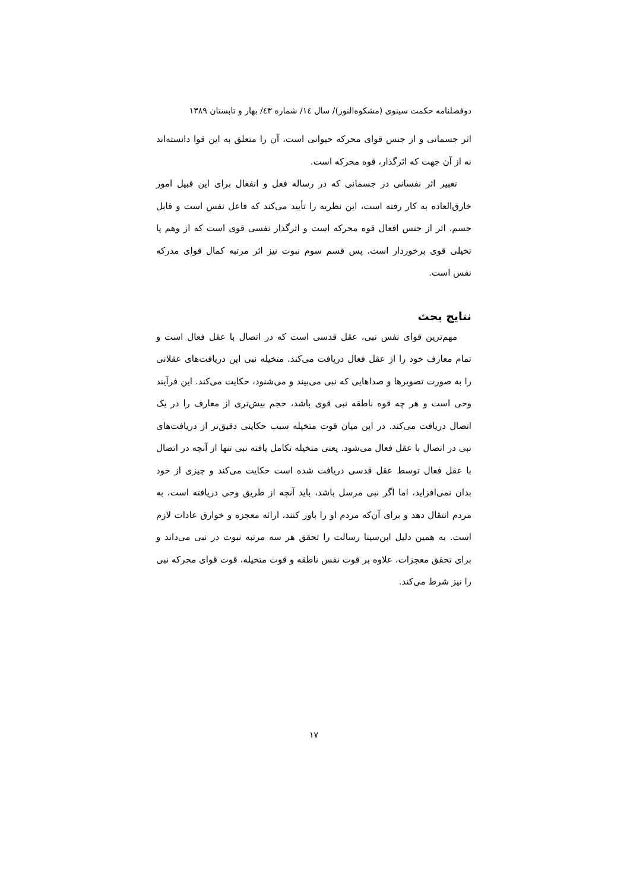دوفصلنامه حکمت سینوی (مشکوه‌النور)/ سال ١٤/ شماره ٤٣/ بهار و تابستان ١٣٨٩
اثر جسمانی و از جنس قوای محرکه حیوانی است، آن را متعلق به این قوا دانسته‌اند نه از آن جهت که اثرگذار، قوه محرکه است.
تعبیر اثر نفسانی در جسمانی که در رساله فعل و انفعال برای این قبیل امور خارق‌العاده به کار رفته است، این نظریه را تأیید می‌کند که فاعل نفس است و قابل جسم. اثر از جنس افعال قوه محرکه است و اثرگذار نفسی قوی است که از وهم یا تخیلی قوی برخوردار است. پس قسم سوم نبوت نیز اثر مرتبه کمال قوای مدرکه نفس است.
نتایج بحث
مهم‌ترین قوای نفس نبی، عقل قدسی است که در اتصال با عقل فعال است و تمام معارف خود را از عقل فعال دریافت می‌کند. متخیله نبی این دریافت‌های عقلانی را به صورت تصویرها و صداهایی که نبی می‌بیند و می‌شنود، حکایت می‌کند. این فرآیند وحی است و هر چه قوه ناطقه نبی قوی باشد، حجم بیش‌تری از معارف را در یک اتصال دریافت می‌کند. در این میان قوت متخیله سبب حکایتی دقیق‌تر از دریافت‌های نبی در اتصال با عقل فعال می‌شود. یعنی متخیله تکامل یافته نبی تنها از آنچه در اتصال با عقل فعال توسط عقل قدسی دریافت شده است حکایت می‌کند و چیزی از خود بدان نمی‌افزاید، اما اگر نبی مرسل باشد، باید آنچه از طریق وحی دریافته است، به مردم انتقال دهد و برای آن‌که مردم او را باور کنند، ارائه معجزه و خوارق عادات لازم است. به همین دلیل ابن‌سینا رسالت را تحقق هر سه مرتبه نبوت در نبی می‌داند و برای تحقق معجزات، علاوه بر قوت نفس ناطقه و قوت متخیله، قوت قوای محرکه نبی را نیز شرط می‌کند.
١٧